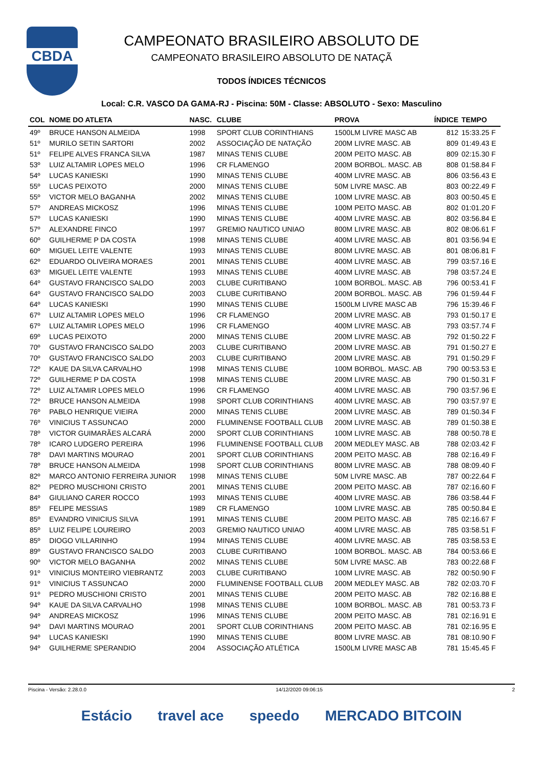CBDA
CAMPEONATO BRASILEIRO ABSOLUTO DE
CAMPEONATO BRASILEIRO ABSOLUTO DE NATAÇÃ
TODOS ÍNDICES TÉCNICOS
Local: C.R. VASCO DA GAMA-RJ - Piscina: 50M - Classe: ABSOLUTO - Sexo: Masculino
| COL | NOME DO ATLETA | NASC. | CLUBE | PROVA | ÍNDICE | TEMPO |
| --- | --- | --- | --- | --- | --- | --- |
| 49º | BRUCE HANSON ALMEIDA | 1998 | SPORT CLUB CORINTHIANS | 1500LM LIVRE MASC AB | 812 | 15:33.25 F |
| 51º | MURILO SETIN SARTORI | 2002 | ASSOCIAÇÃO DE NATAÇÃO | 200M LIVRE MASC. AB | 809 | 01:49.43 E |
| 51º | FELIPE ALVES FRANCA SILVA | 1987 | MINAS TENIS CLUBE | 200M PEITO MASC. AB | 809 | 02:15.30 F |
| 53º | LUIZ ALTAMIR LOPES MELO | 1996 | CR FLAMENGO | 200M BORBOL. MASC. AB | 808 | 01:58.84 F |
| 54º | LUCAS KANIESKI | 1990 | MINAS TENIS CLUBE | 400M LIVRE MASC. AB | 806 | 03:56.43 E |
| 55º | LUCAS PEIXOTO | 2000 | MINAS TENIS CLUBE | 50M LIVRE MASC. AB | 803 | 00:22.49 F |
| 55º | VICTOR MELO BAGANHA | 2002 | MINAS TENIS CLUBE | 100M LIVRE MASC. AB | 803 | 00:50.45 E |
| 57º | ANDREAS MICKOSZ | 1996 | MINAS TENIS CLUBE | 100M PEITO MASC. AB | 802 | 01:01.20 F |
| 57º | LUCAS KANIESKI | 1990 | MINAS TENIS CLUBE | 400M LIVRE MASC. AB | 802 | 03:56.84 E |
| 57º | ALEXANDRE FINCO | 1997 | GREMIO NAUTICO UNIAO | 800M LIVRE MASC. AB | 802 | 08:06.61 F |
| 60º | GUILHERME P DA COSTA | 1998 | MINAS TENIS CLUBE | 400M LIVRE MASC. AB | 801 | 03:56.94 E |
| 60º | MIGUEL LEITE VALENTE | 1993 | MINAS TENIS CLUBE | 800M LIVRE MASC. AB | 801 | 08:06.81 F |
| 62º | EDUARDO OLIVEIRA MORAES | 2001 | MINAS TENIS CLUBE | 400M LIVRE MASC. AB | 799 | 03:57.16 E |
| 63º | MIGUEL LEITE VALENTE | 1993 | MINAS TENIS CLUBE | 400M LIVRE MASC. AB | 798 | 03:57.24 E |
| 64º | GUSTAVO FRANCISCO SALDO | 2003 | CLUBE CURITIBANO | 100M BORBOL. MASC. AB | 796 | 00:53.41 F |
| 64º | GUSTAVO FRANCISCO SALDO | 2003 | CLUBE CURITIBANO | 200M BORBOL. MASC. AB | 796 | 01:59.44 F |
| 64º | LUCAS KANIESKI | 1990 | MINAS TENIS CLUBE | 1500LM LIVRE MASC AB | 796 | 15:39.46 F |
| 67º | LUIZ ALTAMIR LOPES MELO | 1996 | CR FLAMENGO | 200M LIVRE MASC. AB | 793 | 01:50.17 E |
| 67º | LUIZ ALTAMIR LOPES MELO | 1996 | CR FLAMENGO | 400M LIVRE MASC. AB | 793 | 03:57.74 F |
| 69º | LUCAS PEIXOTO | 2000 | MINAS TENIS CLUBE | 200M LIVRE MASC. AB | 792 | 01:50.22 F |
| 70º | GUSTAVO FRANCISCO SALDO | 2003 | CLUBE CURITIBANO | 200M LIVRE MASC. AB | 791 | 01:50.27 E |
| 70º | GUSTAVO FRANCISCO SALDO | 2003 | CLUBE CURITIBANO | 200M LIVRE MASC. AB | 791 | 01:50.29 F |
| 72º | KAUE DA SILVA CARVALHO | 1998 | MINAS TENIS CLUBE | 100M BORBOL. MASC. AB | 790 | 00:53.53 E |
| 72º | GUILHERME P DA COSTA | 1998 | MINAS TENIS CLUBE | 200M LIVRE MASC. AB | 790 | 01:50.31 F |
| 72º | LUIZ ALTAMIR LOPES MELO | 1996 | CR FLAMENGO | 400M LIVRE MASC. AB | 790 | 03:57.96 E |
| 72º | BRUCE HANSON ALMEIDA | 1998 | SPORT CLUB CORINTHIANS | 400M LIVRE MASC. AB | 790 | 03:57.97 E |
| 76º | PABLO HENRIQUE VIEIRA | 2000 | MINAS TENIS CLUBE | 200M LIVRE MASC. AB | 789 | 01:50.34 F |
| 76º | VINICIUS T ASSUNCAO | 2000 | FLUMINENSE FOOTBALL CLUB | 200M LIVRE MASC. AB | 789 | 01:50.38 E |
| 78º | VICTOR GUIMARÃES ALCARÁ | 2000 | SPORT CLUB CORINTHIANS | 100M LIVRE MASC. AB | 788 | 00:50.78 E |
| 78º | ICARO LUDGERO PEREIRA | 1996 | FLUMINENSE FOOTBALL CLUB | 200M MEDLEY MASC. AB | 788 | 02:03.42 F |
| 78º | DAVI MARTINS MOURAO | 2001 | SPORT CLUB CORINTHIANS | 200M PEITO MASC. AB | 788 | 02:16.49 F |
| 78º | BRUCE HANSON ALMEIDA | 1998 | SPORT CLUB CORINTHIANS | 800M LIVRE MASC. AB | 788 | 08:09.40 F |
| 82º | MARCO ANTONIO FERREIRA JUNIOR | 1998 | MINAS TENIS CLUBE | 50M LIVRE MASC. AB | 787 | 00:22.64 F |
| 82º | PEDRO MUSCHIONI CRISTO | 2001 | MINAS TENIS CLUBE | 200M PEITO MASC. AB | 787 | 02:16.60 F |
| 84º | GIULIANO CARER ROCCO | 1993 | MINAS TENIS CLUBE | 400M LIVRE MASC. AB | 786 | 03:58.44 F |
| 85º | FELIPE MESSIAS | 1989 | CR FLAMENGO | 100M LIVRE MASC. AB | 785 | 00:50.84 E |
| 85º | EVANDRO VINICIUS SILVA | 1991 | MINAS TENIS CLUBE | 200M PEITO MASC. AB | 785 | 02:16.67 F |
| 85º | LUIZ FELIPE LOUREIRO | 2003 | GREMIO NAUTICO UNIAO | 400M LIVRE MASC. AB | 785 | 03:58.51 F |
| 85º | DIOGO VILLARINHO | 1994 | MINAS TENIS CLUBE | 400M LIVRE MASC. AB | 785 | 03:58.53 E |
| 89º | GUSTAVO FRANCISCO SALDO | 2003 | CLUBE CURITIBANO | 100M BORBOL. MASC. AB | 784 | 00:53.66 E |
| 90º | VICTOR MELO BAGANHA | 2002 | MINAS TENIS CLUBE | 50M LIVRE MASC. AB | 783 | 00:22.68 F |
| 91º | VINICIUS MONTEIRO VIEBRANTZ | 2003 | CLUBE CURITIBANO | 100M LIVRE MASC. AB | 782 | 00:50.90 F |
| 91º | VINICIUS T ASSUNCAO | 2000 | FLUMINENSE FOOTBALL CLUB | 200M MEDLEY MASC. AB | 782 | 02:03.70 F |
| 91º | PEDRO MUSCHIONI CRISTO | 2001 | MINAS TENIS CLUBE | 200M PEITO MASC. AB | 782 | 02:16.88 E |
| 94º | KAUE DA SILVA CARVALHO | 1998 | MINAS TENIS CLUBE | 100M BORBOL. MASC. AB | 781 | 00:53.73 F |
| 94º | ANDREAS MICKOSZ | 1996 | MINAS TENIS CLUBE | 200M PEITO MASC. AB | 781 | 02:16.91 E |
| 94º | DAVI MARTINS MOURAO | 2001 | SPORT CLUB CORINTHIANS | 200M PEITO MASC. AB | 781 | 02:16.95 E |
| 94º | LUCAS KANIESKI | 1990 | MINAS TENIS CLUBE | 800M LIVRE MASC. AB | 781 | 08:10.90 F |
| 94º | GUILHERME SPERANDIO | 2004 | ASSOCIAÇÃO ATLÉTICA | 1500LM LIVRE MASC AB | 781 | 15:45.45 F |
Piscina - Versão: 2.28.0.0 14/12/2020 09:06:15 2
Estácio travel ace speedo MERCADO BITCOIN